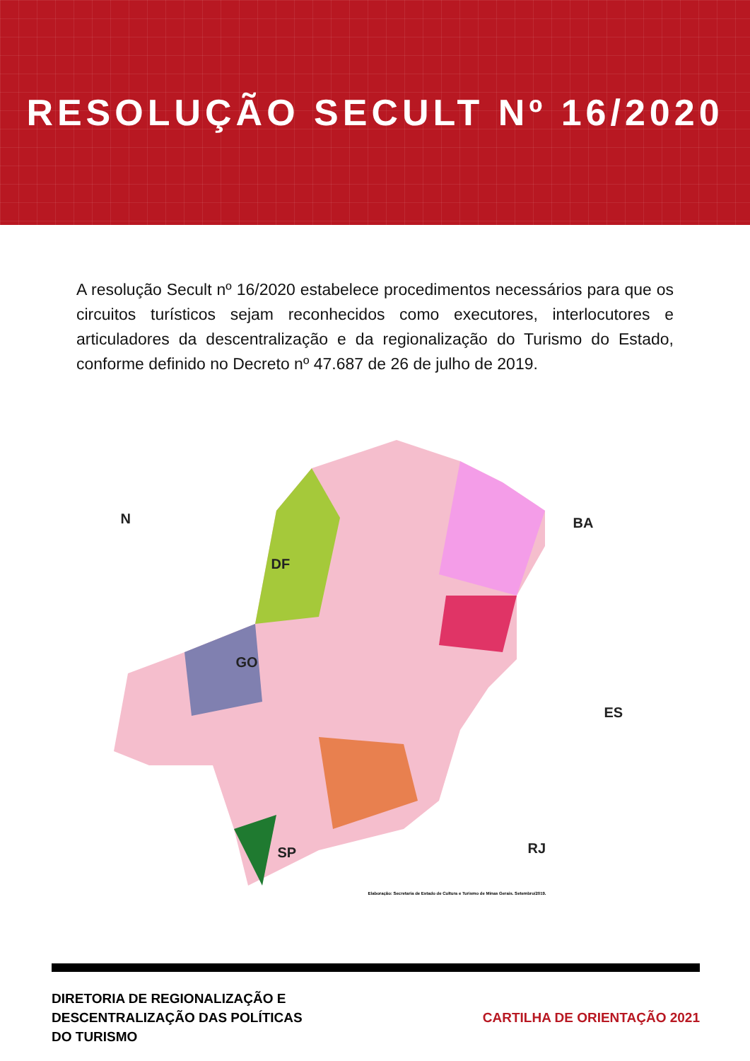RESOLUÇÃO SECULT Nº 16/2020
A resolução Secult nº 16/2020 estabelece procedimentos necessários para que os circuitos turísticos sejam reconhecidos como executores, interlocutores e articuladores da descentralização e da regionalização do Turismo do Estado, conforme definido no Decreto nº 47.687 de 26 de julho de 2019.
N
DF
GO
BA
ES
RJ
SP
Elaboração: Secretaria de Estado de Cultura e Turismo de Minas Gerais. Setembro/2019.
DIRETORIA DE REGIONALIZAÇÃO E
DESCENTRALIZAÇÃO DAS POLÍTICAS
DO TURISMO
CARTILHA DE ORIENTAÇÃO 2021